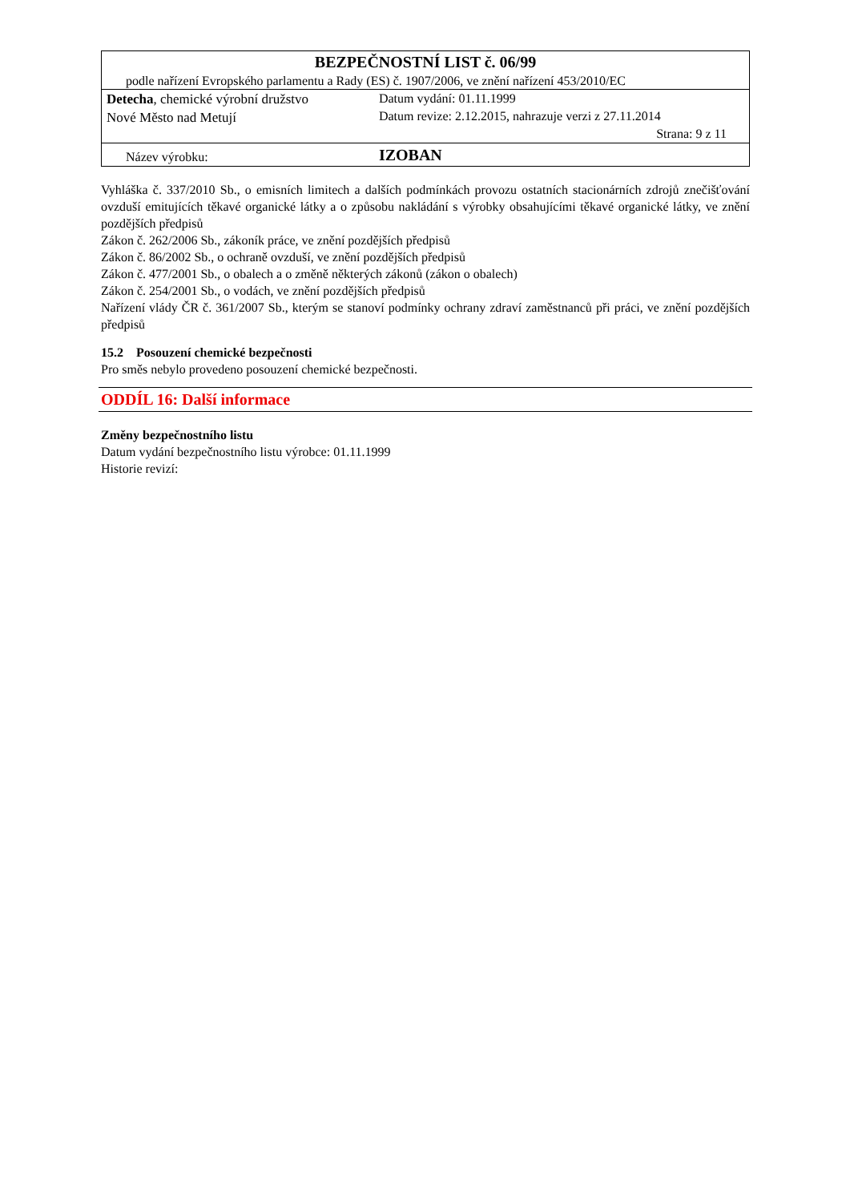| BEZPEČNOSTNÍ LIST č. 06/99 | |
| podle nařízení Evropského parlamentu a Rady (ES) č. 1907/2006, ve znění nařízení 453/2010/EC | |
| Detecha , chemické výrobní družstvo Nové Město nad Metují | Datum vydání: 01.11.1999 Datum revize: 2.12.2015, nahrazuje verzi z 27.11.2014 Strana: 9 z 11 |
| Název výrobku: | IZOBAN |
Vyhláška č. 337/2010 Sb., o emisních limitech a dalších podmínkách provozu ostatních stacionárních zdrojů znečišťování ovzduší emitujících těkavé organické látky a o způsobu nakládání s výrobky obsahujícími těkavé organické látky, ve znění pozdějších předpisů
Zákon č. 262/2006 Sb., zákoník práce, ve znění pozdějších předpisů
Zákon č. 86/2002 Sb., o ochraně ovzduší, ve znění pozdějších předpisů
Zákon č. 477/2001 Sb., o obalech a o změně některých zákonů (zákon o obalech)
Zákon č. 254/2001 Sb., o vodách, ve znění pozdějších předpisů
Nařízení vlády ČR č. 361/2007 Sb., kterým se stanoví podmínky ochrany zdraví zaměstnanců při práci, ve znění pozdějších předpisů
15.2 Posouzení chemické bezpečnosti
Pro směs nebylo provedeno posouzení chemické bezpečnosti.
ODDÍL 16: Další informace
Změny bezpečnostního listu
Datum vydání bezpečnostního listu výrobce: 01.11.1999
Historie revizí: